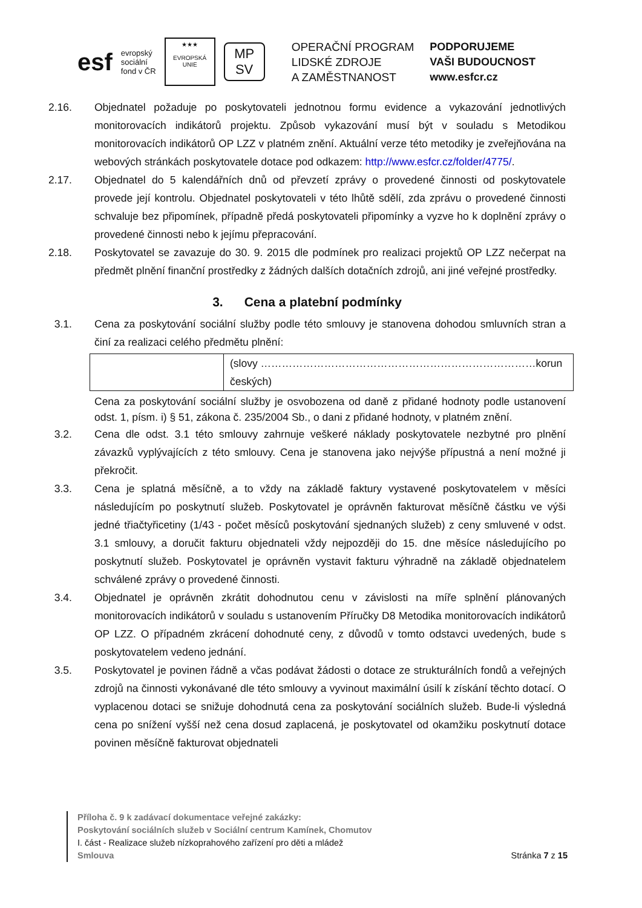esf
evropský
sociální
fond v ČR
★★★
EVROPSKÁ UNIE
MP
SV
OPERAČNÍ PROGRAM
LIDSKÉ ZDROJE
A ZAMĚSTNANOST
PODPORUJEME
VAŠI BUDOUCNOST
www.esfcr.cz
2.16. Objednatel požaduje po poskytovateli jednotnou formu evidence a vykazování jednotlivých monitorovacích indikátorů projektu. Způsob vykazování musí být v souladu s Metodikou monitorovacích indikátorů OP LZZ v platném znění. Aktuální verze této metodiky je zveřejňována na webových stránkách poskytovatele dotace pod odkazem: http://www.esfcr.cz/folder/4775/.
2.17. Objednatel do 5 kalendářních dnů od převzetí zprávy o provedené činnosti od poskytovatele provede její kontrolu. Objednatel poskytovateli v této lhůtě sdělí, zda zprávu o provedené činnosti schvaluje bez připomínek, případně předá poskytovateli připomínky a vyzve ho k doplnění zprávy o provedené činnosti nebo k jejímu přepracování.
2.18. Poskytovatel se zavazuje do 30. 9. 2015 dle podmínek pro realizaci projektů OP LZZ nečerpat na předmět plnění finanční prostředky z žádných dalších dotačních zdrojů, ani jiné veřejné prostředky.
3. Cena a platební podmínky
3.1. Cena za poskytování sociální služby podle této smlouvy je stanovena dohodou smluvních stran a činí za realizaci celého předmětu plnění:
| | (slovy ……………………………………………………………………korun českých) |
Cena za poskytování sociální služby je osvobozena od daně z přidané hodnoty podle ustanovení odst. 1, písm. i) § 51, zákona č. 235/2004 Sb., o dani z přidané hodnoty, v platném znění.
3.2. Cena dle odst. 3.1 této smlouvy zahrnuje veškeré náklady poskytovatele nezbytné pro plnění závazků vyplývajících z této smlouvy. Cena je stanovena jako nejvýše přípustná a není možné ji překročit.
3.3. Cena je splatná měsíčně, a to vždy na základě faktury vystavené poskytovatelem v měsíci následujícím po poskytnutí služeb. Poskytovatel je oprávněn fakturovat měsíčně částku ve výši jedné třiačtyřicetiny (1/43 - počet měsíců poskytování sjednaných služeb) z ceny smluvené v odst. 3.1 smlouvy, a doručit fakturu objednateli vždy nejpozději do 15. dne měsíce následujícího po poskytnutí služeb. Poskytovatel je oprávněn vystavit fakturu výhradně na základě objednatelem schválené zprávy o provedené činnosti.
3.4. Objednatel je oprávněn zkrátit dohodnutou cenu v závislosti na míře splnění plánovaných monitorovacích indikátorů v souladu s ustanovením Příručky D8 Metodika monitorovacích indikátorů OP LZZ. O případném zkrácení dohodnuté ceny, z důvodů v tomto odstavci uvedených, bude s poskytovatelem vedeno jednání.
3.5. Poskytovatel je povinen řádně a včas podávat žádosti o dotace ze strukturálních fondů a veřejných zdrojů na činnosti vykonávané dle této smlouvy a vyvinout maximální úsilí k získání těchto dotací. O vyplacenou dotaci se snižuje dohodnutá cena za poskytování sociálních služeb. Bude-li výsledná cena po snížení vyšší než cena dosud zaplacená, je poskytovatel od okamžiku poskytnutí dotace povinen měsíčně fakturovat objednateli
Příloha č. 9 k zadávací dokumentace veřejné zakázky:
Poskytování sociálních služeb v Sociální centrum Kamínek, Chomutov
I. část - Realizace služeb nízkoprahového zařízení pro děti a mládež
Smlouva Stránka 7 z 15